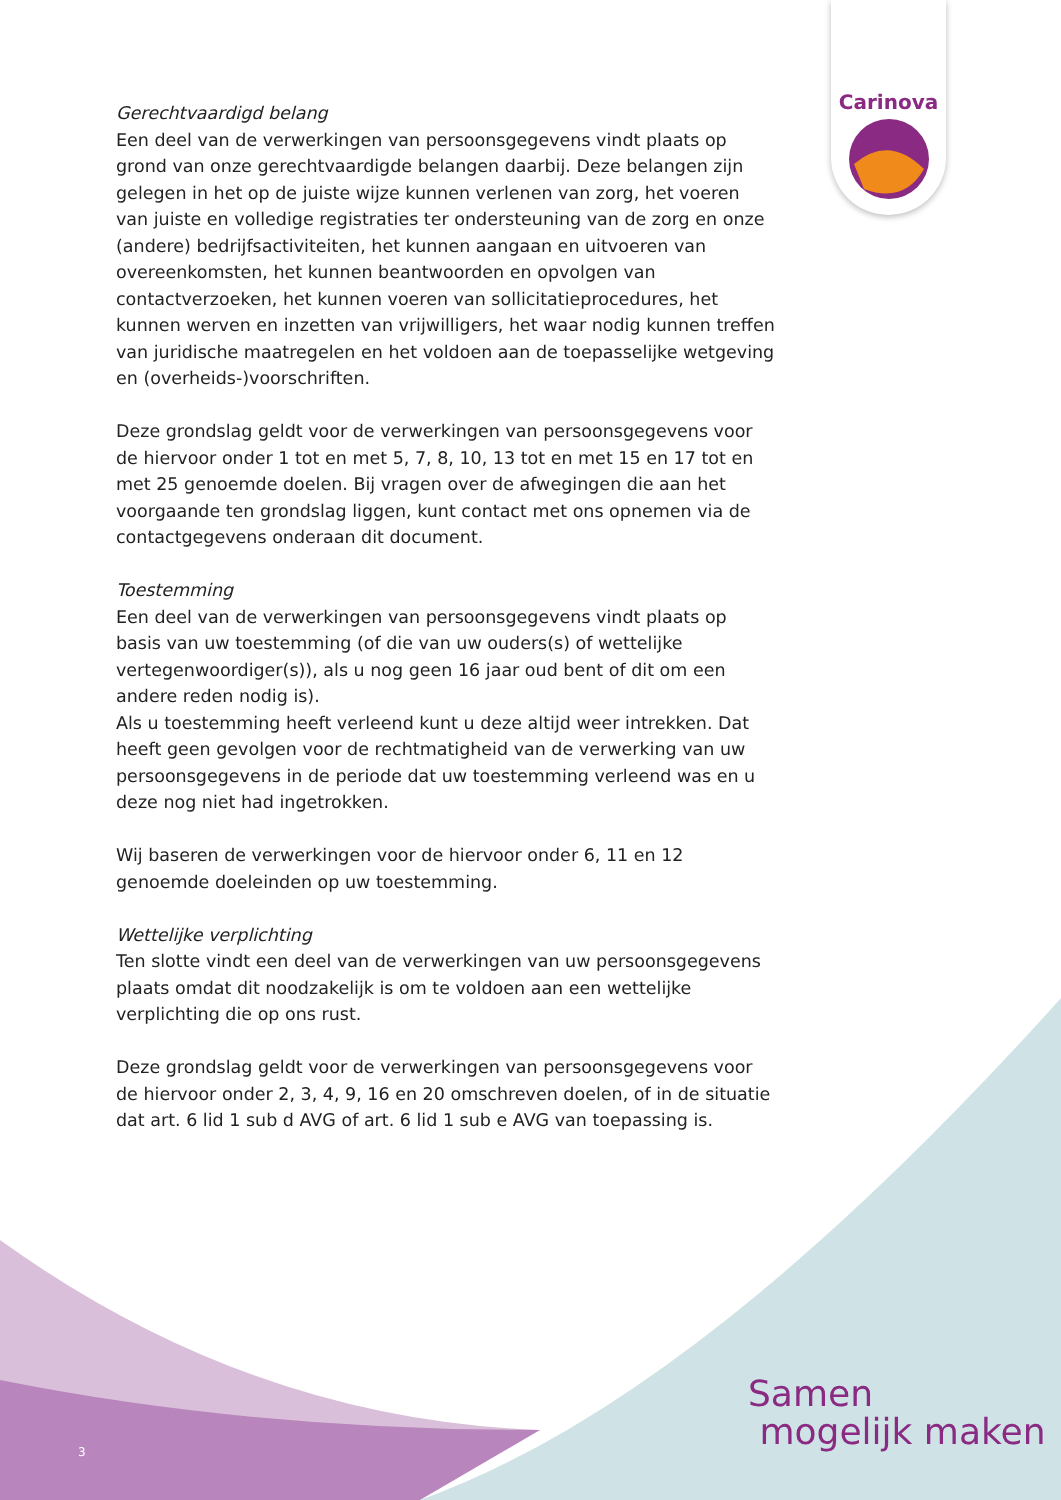Carinova
Gerechtvaardigd belang
Een deel van de verwerkingen van persoonsgegevens vindt plaats op grond van onze gerechtvaardigde belangen daarbij. Deze belangen zijn gelegen in het op de juiste wijze kunnen verlenen van zorg, het voeren van juiste en volledige registraties ter ondersteuning van de zorg en onze (andere) bedrijfsactiviteiten, het kunnen aangaan en uitvoeren van overeenkomsten, het kunnen beantwoorden en opvolgen van contactverzoeken, het kunnen voeren van sollicitatieprocedures, het kunnen werven en inzetten van vrijwilligers, het waar nodig kunnen treffen van juridische maatregelen en het voldoen aan de toepasselijke wetgeving en (overheids-)voorschriften.
Deze grondslag geldt voor de verwerkingen van persoonsgegevens voor de hiervoor onder 1 tot en met 5, 7, 8, 10, 13 tot en met 15 en 17 tot en met 25 genoemde doelen. Bij vragen over de afwegingen die aan het voorgaande ten grondslag liggen, kunt contact met ons opnemen via de contactgegevens onderaan dit document.
Toestemming
Een deel van de verwerkingen van persoonsgegevens vindt plaats op basis van uw toestemming (of die van uw ouders(s) of wettelijke vertegenwoordiger(s)), als u nog geen 16 jaar oud bent of dit om een andere reden nodig is).
Als u toestemming heeft verleend kunt u deze altijd weer intrekken. Dat heeft geen gevolgen voor de rechtmatigheid van de verwerking van uw persoonsgegevens in de periode dat uw toestemming verleend was en u deze nog niet had ingetrokken.
Wij baseren de verwerkingen voor de hiervoor onder 6, 11 en 12 genoemde doeleinden op uw toestemming.
Wettelijke verplichting
Ten slotte vindt een deel van de verwerkingen van uw persoonsgegevens plaats omdat dit noodzakelijk is om te voldoen aan een wettelijke verplichting die op ons rust.
Deze grondslag geldt voor de verwerkingen van persoonsgegevens voor de hiervoor onder 2, 3, 4, 9, 16 en 20 omschreven doelen, of in de situatie dat art. 6 lid 1 sub d AVG of art. 6 lid 1 sub e AVG van toepassing is.
Samen
mogelijk maken
3